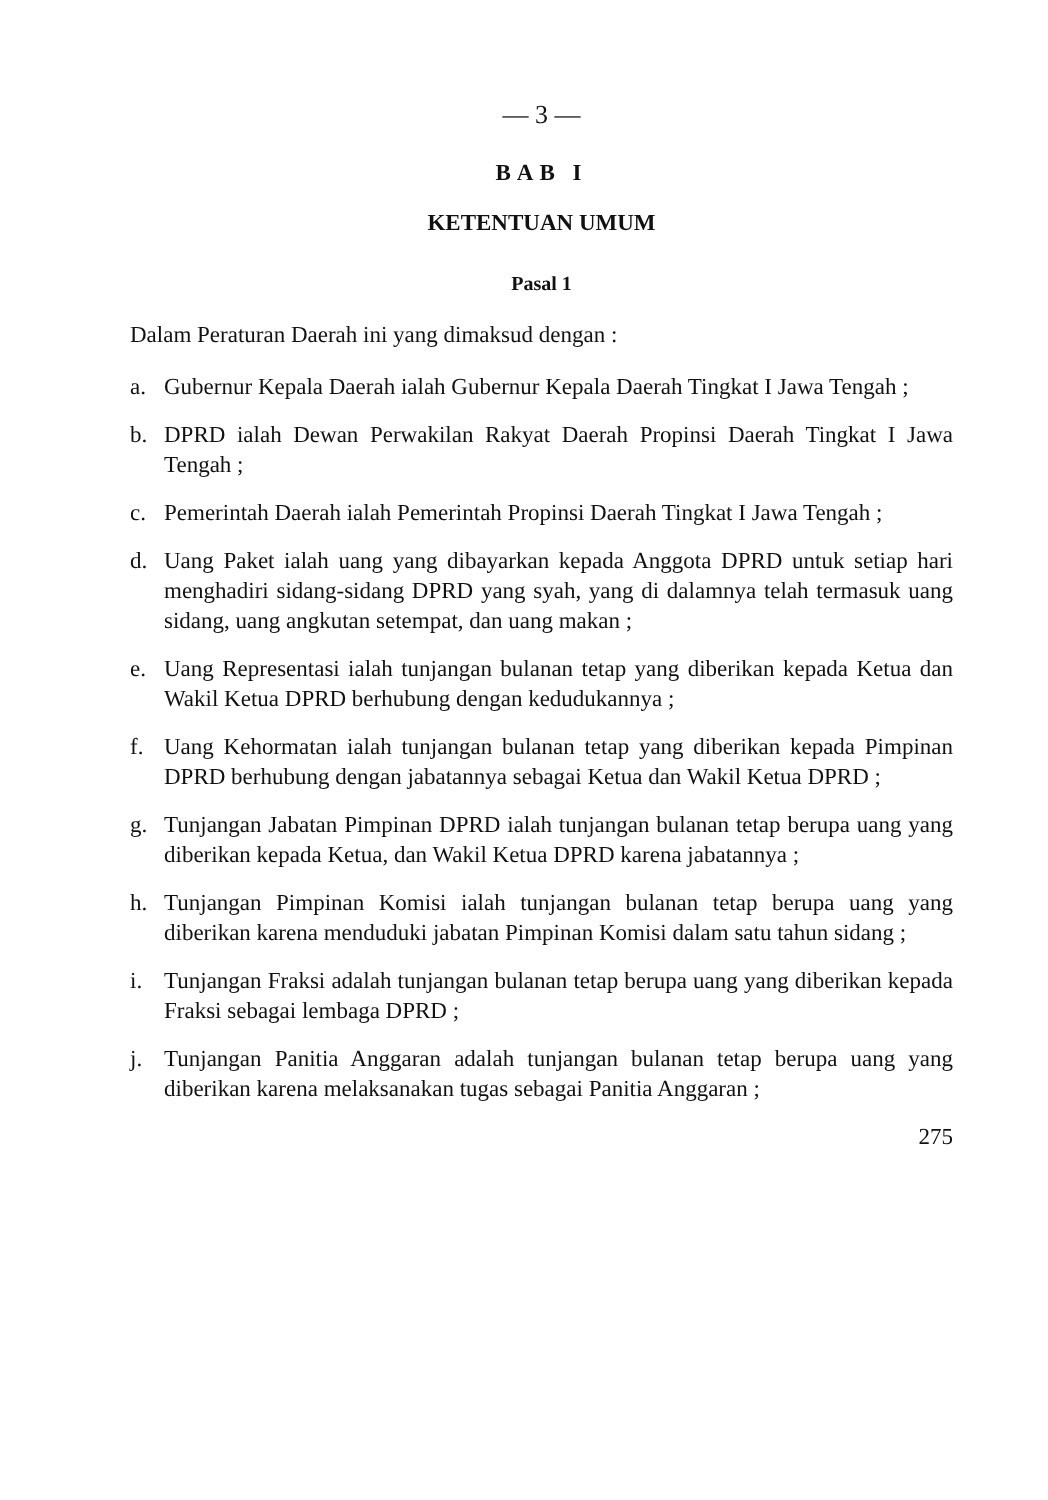— 3 —
BAB I
KETENTUAN UMUM
Pasal 1
Dalam Peraturan Daerah ini yang dimaksud dengan :
a. Gubernur Kepala Daerah ialah Gubernur Kepala Daerah Tingkat I Jawa Tengah ;
b. DPRD ialah Dewan Perwakilan Rakyat Daerah Propinsi Daerah Tingkat I Jawa Tengah ;
c. Pemerintah Daerah ialah Pemerintah Propinsi Daerah Tingkat I Jawa Tengah ;
d. Uang Paket ialah uang yang dibayarkan kepada Anggota DPRD untuk setiap hari menghadiri sidang-sidang DPRD yang syah, yang di dalamnya telah termasuk uang sidang, uang angkutan setempat, dan uang makan ;
e. Uang Representasi ialah tunjangan bulanan tetap yang diberikan kepada Ketua dan Wakil Ketua DPRD berhubung dengan kedudukannya ;
f. Uang Kehormatan ialah tunjangan bulanan tetap yang diberikan kepada Pimpinan DPRD berhubung dengan jabatannya sebagai Ketua dan Wakil Ketua DPRD ;
g. Tunjangan Jabatan Pimpinan DPRD ialah tunjangan bulanan tetap berupa uang yang diberikan kepada Ketua, dan Wakil Ketua DPRD karena jabatannya ;
h. Tunjangan Pimpinan Komisi ialah tunjangan bulanan tetap berupa uang yang diberikan karena menduduki jabatan Pimpinan Komisi dalam satu tahun sidang ;
i. Tunjangan Fraksi adalah tunjangan bulanan tetap berupa uang yang diberikan kepada Fraksi sebagai lembaga DPRD ;
j. Tunjangan Panitia Anggaran adalah tunjangan bulanan tetap berupa uang yang diberikan karena melaksanakan tugas sebagai Panitia Anggaran ;
275